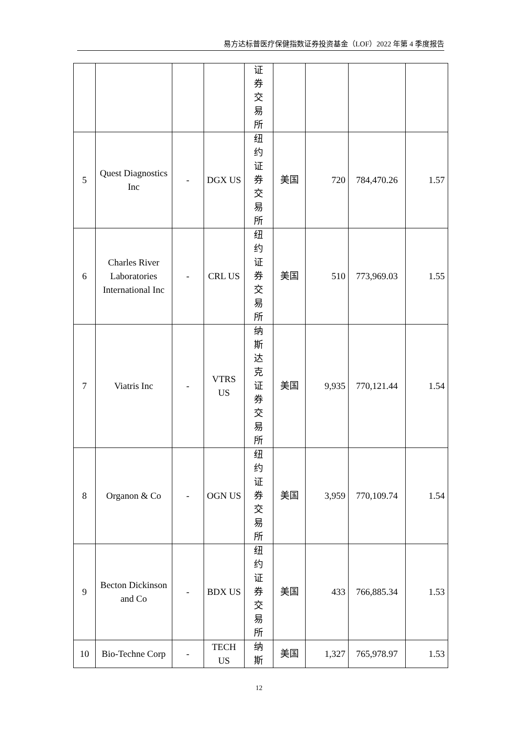易方达标普医疗保健指数证券投资基金（LOF）2022 年第 4 季度报告
| | | | | 证 券 交 易 所 | | | | |
| 5 | Quest Diagnostics Inc | - | DGX US | 纽 约 证 券 交 易 所 | 美国 | 720 | 784,470.26 | 1.57 |
| 6 | Charles River Laboratories International Inc | - | CRL US | 纽 约 证 券 交 易 所 | 美国 | 510 | 773,969.03 | 1.55 |
| 7 | Viatris Inc | - | VTRS US | 纳 斯 达 克 证 券 交 易 所 | 美国 | 9,935 | 770,121.44 | 1.54 |
| 8 | Organon & Co | - | OGN US | 纽 约 证 券 交 易 所 | 美国 | 3,959 | 770,109.74 | 1.54 |
| 9 | Becton Dickinson and Co | - | BDX US | 纽 约 证 券 交 易 所 | 美国 | 433 | 766,885.34 | 1.53 |
| 10 | Bio-Techne Corp | - | TECH US | 纳 斯 | 美国 | 1,327 | 765,978.97 | 1.53 |
12